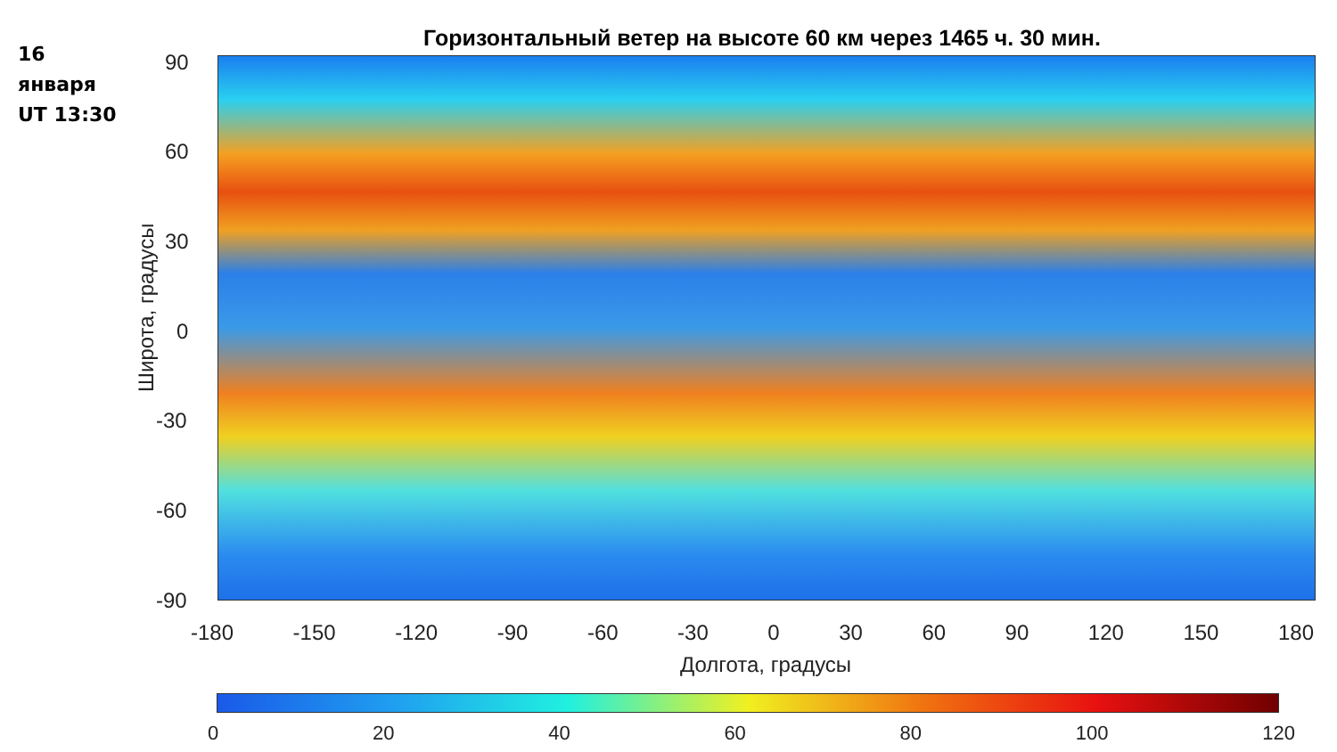16
января
UT 13:30
Горизонтальный ветер на высоте 60 км через 1465 ч. 30 мин.
Широта, градусы
90
60
30
0
-30
-60
-90
-180 -150 -120 -90 -60 -30 0 30 60 90 120 150 180
Долгота, градусы
0 20 40 60 80 100 120